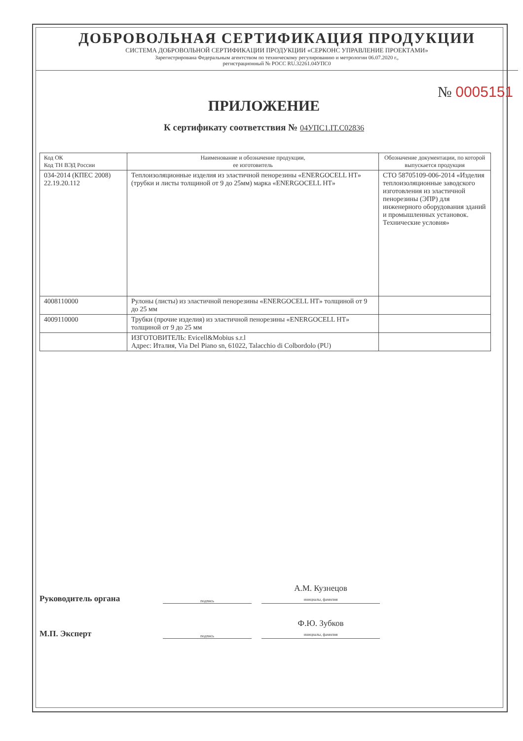ДОБРОВОЛЬНАЯ СЕРТИФИКАЦИЯ ПРОДУКЦИИ
СИСТЕМА ДОБРОВОЛЬНОЙ СЕРТИФИКАЦИИ ПРОДУКЦИИ «СЕРКОНС УПРАВЛЕНИЕ ПРОЕКТАМИ»
Зарегистрирована Федеральным агентством по техническому регулированию и метрологии 06.07.2020 г.,
регистрационный № РОСС RU.32261.04УПС0
№ 0005151
ПРИЛОЖЕНИЕ
К сертификату соответствия № 04УПС1.IT.C02836
| Код ОК Код ТН ВЭД России | Наименование и обозначение продукции, ее изготовитель | Обозначение документации, по которой выпускается продукция |
| --- | --- | --- |
| 034-2014 (КПЕС 2008) 22.19.20.112 | Теплоизоляционные изделия из эластичной пенорезины «ENERGOCELL HT» (трубки и листы толщиной от 9 до 25мм) марка «ENERGOCELL HT» | СТО 58705109-006-2014 «Изделия теплоизоляционные заводского изготовления из эластичной пенорезины (ЭПР) для инженерного оборудования зданий и промышленных установок. Технические условия» |
| 4008110000 | Рулоны (листы) из эластичной пенорезины «ENERGOCELL HT» толщиной от 9 до 25 мм | |
| 4009110000 | Трубки (прочие изделия) из эластичной пенорезины «ENERGOCELL HT» толщиной от 9 до 25 мм | |
| | ИЗГОТОВИТЕЛЬ: Evicell&Mobius s.r.l Адрес: Италия, Via Del Piano sn, 61022, Talacchio di Colbordolo (PU) | |
Руководитель органа подпись А.М. Кузнецов
инициалы, фамилия
М.П. Эксперт подпись Ф.Ю. Зубков
инициалы, фамилия